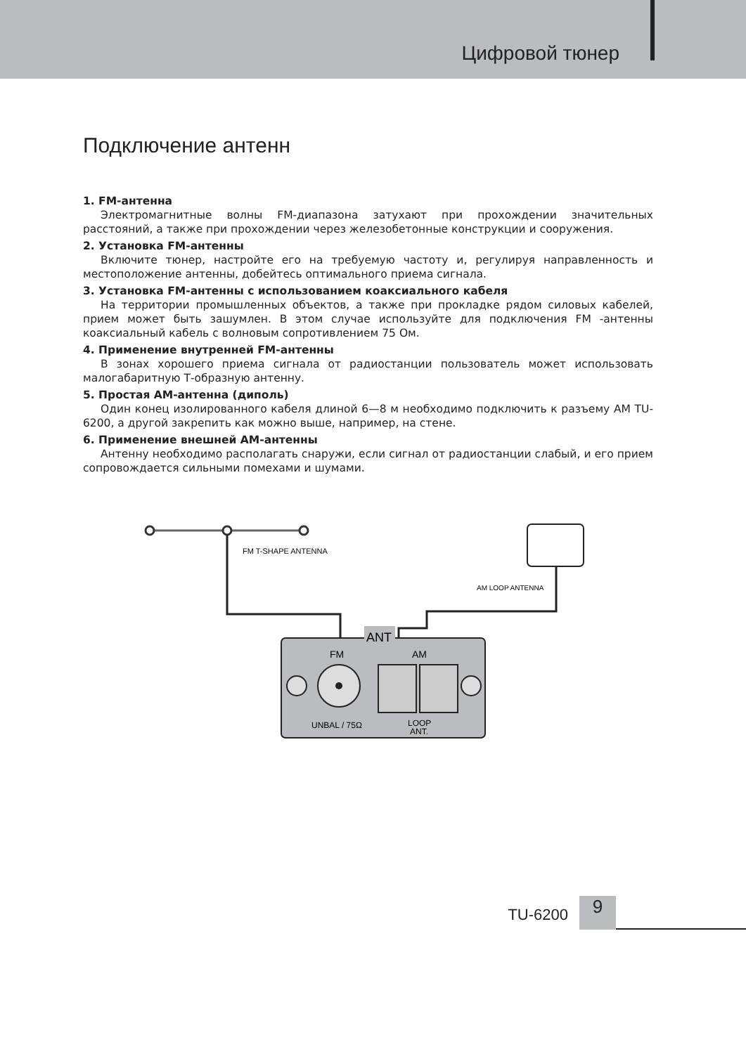Цифровой тюнер
Подключение антенн
1. FM-антенна
Электромагнитные волны FM-диапазона затухают при прохождении значительных расстояний, а также при прохождении через железобетонные конструкции и сооружения.
2. Установка FM-антенны
Включите тюнер, настройте его на требуемую частоту и, регулируя направленность и местоположение антенны, добейтесь оптимального приема сигнала.
3. Установка FM-антенны с использованием коаксиального кабеля
На территории промышленных объектов, а также при прокладке рядом силовых кабелей, прием может быть зашумлен. В этом случае используйте для подключения FM -антенны коаксиальный кабель с волновым сопротивлением 75 Ом.
4. Применение внутренней FM-антенны
В зонах хорошего приема сигнала от радиостанции пользователь может использовать малогабаритную Т-образную антенну.
5. Простая АМ-антенна (диполь)
Один конец изолированного кабеля длиной 6—8 м необходимо подключить к разъему AM TU-6200, а другой закрепить как можно выше, например, на стене.
6. Применение внешней АМ-антенны
Антенну необходимо располагать снаружи, если сигнал от радиостанции слабый, и его прием сопровождается сильными помехами и шумами.
FM T-SHAPE ANTENNA
AM LOOP ANTENNA
ANT
FM
AM
UNBAL / 75Ω
LOOP
ANT.
TU-6200
9